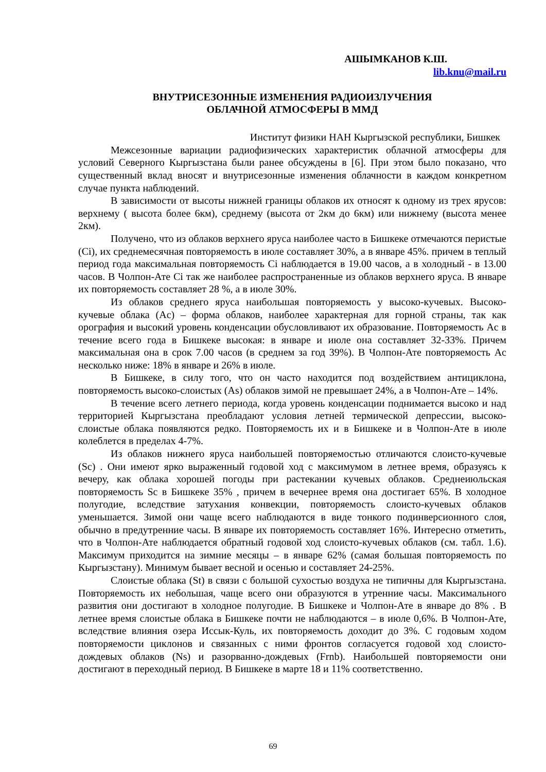АШЫМКАНОВ К.Ш.
lib.knu@mail.ru
ВНУТРИСЕЗОННЫЕ ИЗМЕНЕНИЯ РАДИОИЗЛУЧЕНИЯ
ОБЛАЧНОЙ АТМОСФЕРЫ В ММД
Институт физики НАН Кыргызской республики, Бишкек
Межсезонные вариации радиофизических характеристик облачной атмосферы для условий Северного Кыргызстана были ранее обсуждены в [6]. При этом было показано, что существенный вклад вносят и внутрисезонные изменения облачности в каждом конкретном случае пункта наблюдений.
В зависимости от высоты нижней границы облаков их относят к одному из трех ярусов: верхнему ( высота более 6км), среднему (высота от 2км до 6км) или нижнему (высота менее 2км).
Получено, что из облаков верхнего яруса наиболее часто в Бишкеке отмечаются перистые (Ci), их среднемесячная повторяемость в июле составляет 30%, а в январе 45%. причем в теплый период года максимальная повторяемость Ci наблюдается в 19.00 часов, а в холодный - в 13.00 часов. В Чолпон-Ате Ci так же наиболее распространенные из облаков верхнего яруса. В январе их повторяемость составляет 28 %, а в июле 30%.
Из облаков среднего яруса наибольшая повторяемость у высоко-кучевых. Высоко-кучевые облака (Ac) – форма облаков, наиболее характерная для горной страны, так как орография и высокий уровень конденсации обусловливают их образование. Повторяемость Ac в течение всего года в Бишкеке высокая: в январе и июле она составляет 32-33%. Причем максимальная она в срок 7.00 часов (в среднем за год 39%). В Чолпон-Ате повторяемость Ac несколько ниже: 18% в январе и 26% в июле.
В Бишкеке, в силу того, что он часто находится под воздействием антициклона, повторяемость высоко-слоистых (As) облаков зимой не превышает 24%, а в Чолпон-Ате – 14%.
В течение всего летнего периода, когда уровень конденсации поднимается высоко и над территорией Кыргызстана преобладают условия летней термической депрессии, высоко-слоистые облака появляются редко. Повторяемость их и в Бишкеке и в Чолпон-Ате в июле колеблется в пределах 4-7%.
Из облаков нижнего яруса наибольшей повторяемостью отличаются слоисто-кучевые (Sc) . Они имеют ярко выраженный годовой ход с максимумом в летнее время, образуясь к вечеру, как облака хорошей погоды при растекании кучевых облаков. Среднеиюльская повторяемость Sc в Бишкеке 35% , причем в вечернее время она достигает 65%. В холодное полугодие, вследствие затухания конвекции, повторяемость слоисто-кучевых облаков уменьшается. Зимой они чаще всего наблюдаются в виде тонкого подинверсионного слоя, обычно в предутренние часы. В январе их повторяемость составляет 16%. Интересно отметить, что в Чолпон-Ате наблюдается обратный годовой ход слоисто-кучевых облаков (см. табл. 1.6). Максимум приходится на зимние месяцы – в январе 62% (самая большая повторяемость по Кыргызстану). Минимум бывает весной и осенью и составляет 24-25%.
Слоистые облака (St) в связи с большой сухостью воздуха не типичны для Кыргызстана. Повторяемость их небольшая, чаще всего они образуются в утренние часы. Максимального развития они достигают в холодное полугодие. В Бишкеке и Чолпон-Ате в январе до 8% . В летнее время слоистые облака в Бишкеке почти не наблюдаются – в июле 0,6%. В Чолпон-Ате, вследствие влияния озера Иссык-Куль, их повторяемость доходит до 3%. С годовым ходом повторяемости циклонов и связанных с ними фронтов согласуется годовой ход слоисто-дождевых облаков (Ns) и разорванно-дождевых (Frnb). Наибольшей повторяемости они достигают в переходный период. В Бишкеке в марте 18 и 11% соответственно.
69